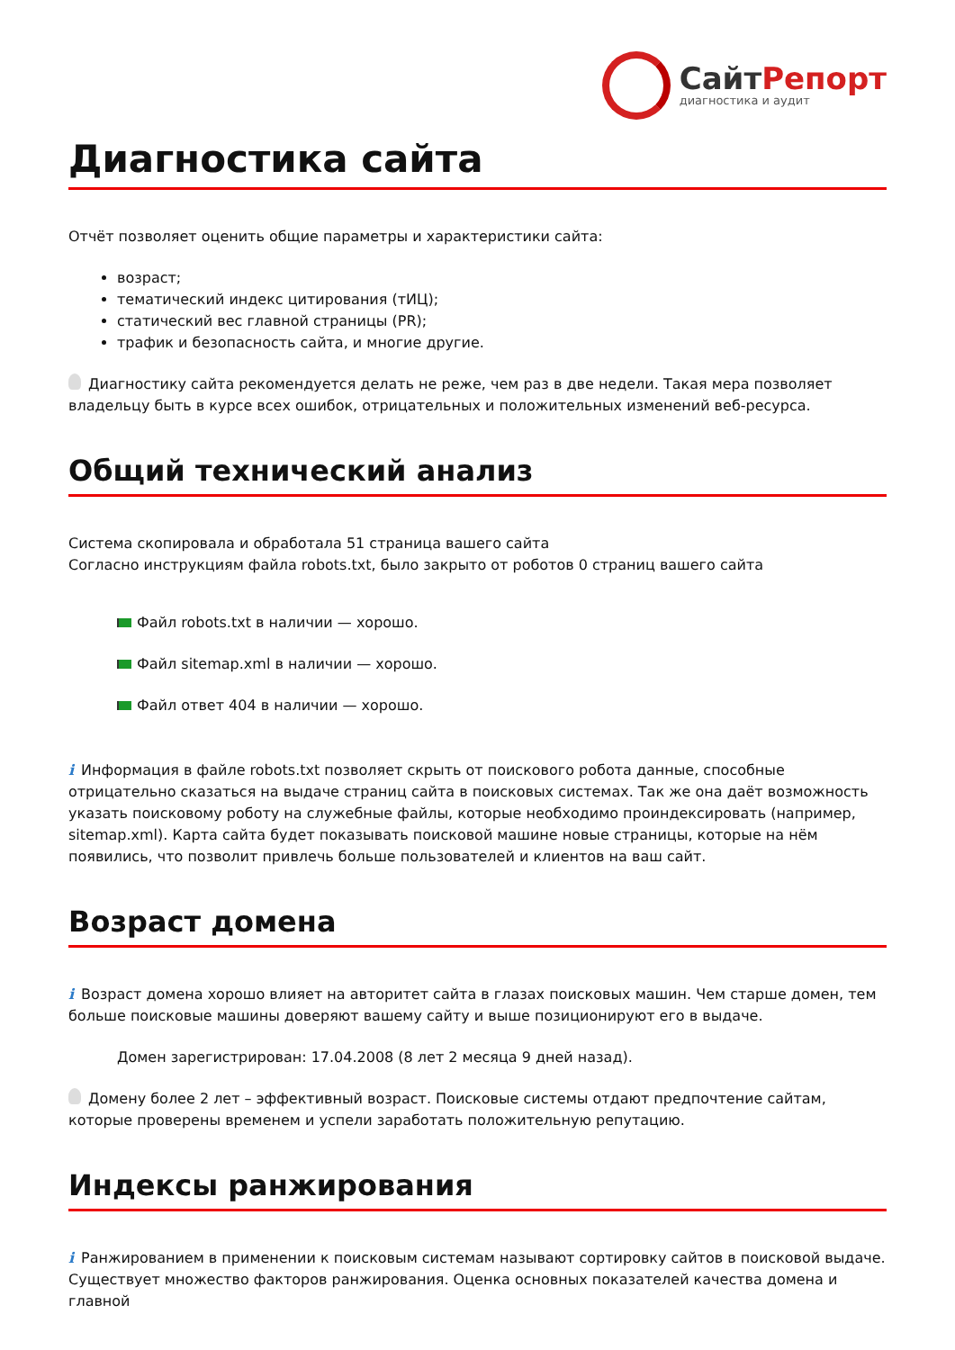СайтРепорт
диагностика и аудит
Диагностика сайта
Отчёт позволяет оценить общие параметры и характеристики сайта:
возраст;
тематический индекс цитирования (тИЦ);
статический вес главной страницы (PR);
трафик и безопасность сайта, и многие другие.
Диагностику сайта рекомендуется делать не реже, чем раз в две недели. Такая мера позволяет владельцу быть в курсе всех ошибок, отрицательных и положительных изменений веб-ресурса.
Общий технический анализ
Система скопировала и обработала 51 страница вашего сайта
Согласно инструкциям файла robots.txt, было закрыто от роботов 0 страниц вашего сайта
Файл robots.txt в наличии — хорошо.
Файл sitemap.xml в наличии — хорошо.
Файл ответ 404 в наличии — хорошо.
i Информация в файле robots.txt позволяет скрыть от поискового робота данные, способные отрицательно сказаться на выдаче страниц сайта в поисковых системах. Так же она даёт возможность указать поисковому роботу на служебные файлы, которые необходимо проиндексировать (например, sitemap.xml). Карта сайта будет показывать поисковой машине новые страницы, которые на нём появились, что позволит привлечь больше пользователей и клиентов на ваш сайт.
Возраст домена
i Возраст домена хорошо влияет на авторитет сайта в глазах поисковых машин. Чем старше домен, тем больше поисковые машины доверяют вашему сайту и выше позиционируют его в выдаче.
Домен зарегистрирован: 17.04.2008 (8 лет 2 месяца 9 дней назад).
Домену более 2 лет – эффективный возраст. Поисковые системы отдают предпочтение сайтам, которые проверены временем и успели заработать положительную репутацию.
Индексы ранжирования
i Ранжированием в применении к поисковым системам называют сортировку сайтов в поисковой выдаче. Существует множество факторов ранжирования. Оценка основных показателей качества домена и главной